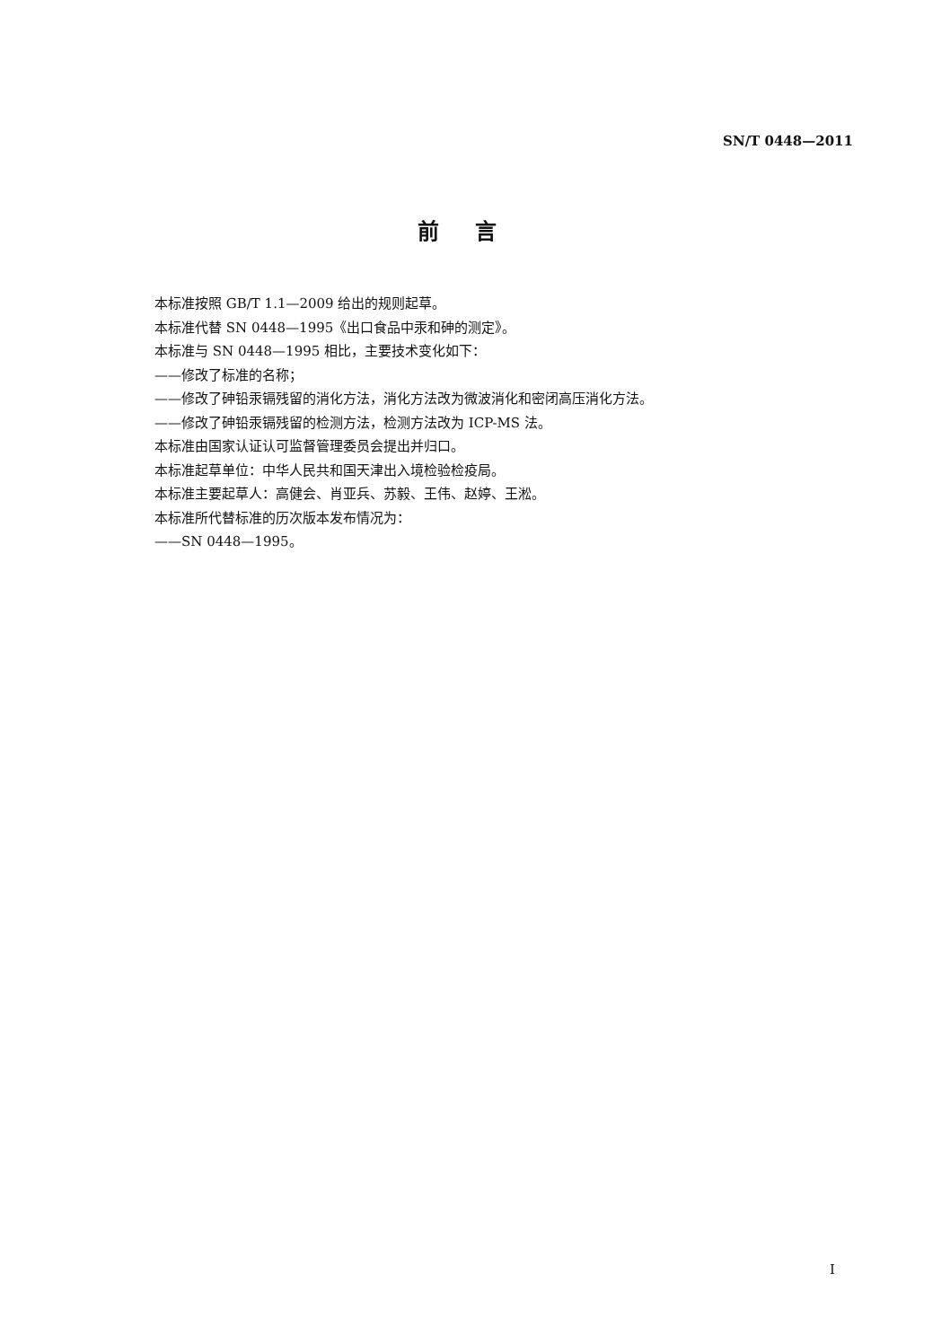SN/T 0448—2011
前言
本标准按照 GB/T 1.1—2009 给出的规则起草。
本标准代替 SN 0448—1995《出口食品中汞和砷的测定》。
本标准与 SN 0448—1995 相比，主要技术变化如下：
——修改了标准的名称；
——修改了砷铅汞镉残留的消化方法，消化方法改为微波消化和密闭高压消化方法。
——修改了砷铅汞镉残留的检测方法，检测方法改为 ICP-MS 法。
本标准由国家认证认可监督管理委员会提出并归口。
本标准起草单位：中华人民共和国天津出入境检验检疫局。
本标准主要起草人：高健会、肖亚兵、苏毅、王伟、赵婷、王淞。
本标准所代替标准的历次版本发布情况为：
——SN 0448—1995。
I